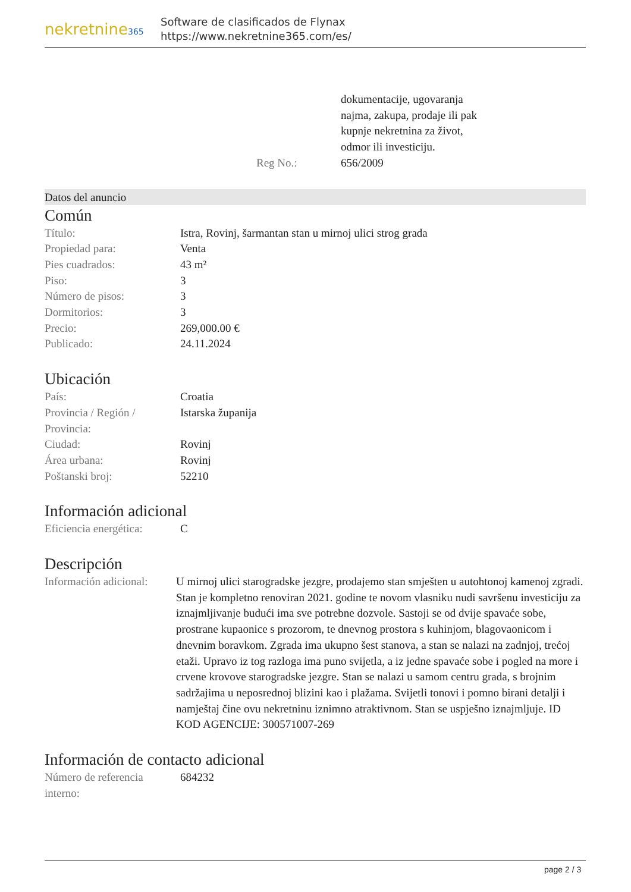nekretnine365
Software de clasificados de Flynax
https://www.nekretnine365.com/es/
| | dokumentacije, ugovaranja najma, zakupa, prodaje ili pak kupnje nekretnina za život, odmor ili investiciju. |
| Reg No.: | 656/2009 |
Datos del anuncio
Común
| Título: | Istra, Rovinj, šarmantan stan u mirnoj ulici strog grada |
| Propiedad para: | Venta |
| Pies cuadrados: | 43 m² |
| Piso: | 3 |
| Número de pisos: | 3 |
| Dormitorios: | 3 |
| Precio: | 269,000.00 € |
| Publicado: | 24.11.2024 |
Ubicación
| País: | Croatia |
| Provincia / Región / Provincia: | Istarska županija |
| Ciudad: | Rovinj |
| Área urbana: | Rovinj |
| Poštanski broj: | 52210 |
Información adicional
| Eficiencia energética: | C |
Descripción
| Información adicional: | U mirnoj ulici starogradske jezgre, prodajemo stan smješten u autohtonoj kamenoj zgradi. Stan je kompletno renoviran 2021. godine te novom vlasniku nudi savršenu investiciju za iznajmljivanje budući ima sve potrebne dozvole. Sastoji se od dvije spavaće sobe, prostrane kupaonice s prozorom, te dnevnog prostora s kuhinjom, blagovaonicom i dnevnim boravkom. Zgrada ima ukupno šest stanova, a stan se nalazi na zadnjoj, trećoj etaži. Upravo iz tog razloga ima puno svijetla, a iz jedne spavaće sobe i pogled na more i crvene krovove starogradske jezgre. Stan se nalazi u samom centru grada, s brojnim sadržajima u neposrednoj blizini kao i plažama. Svijetli tonovi i pomno birani detalji i namještaj čine ovu nekretninu iznimno atraktivnom. Stan se uspješno iznajmljuje. ID KOD AGENCIJE: 300571007-269 |
Información de contacto adicional
| Número de referencia interno: | 684232 |
page 2 / 3